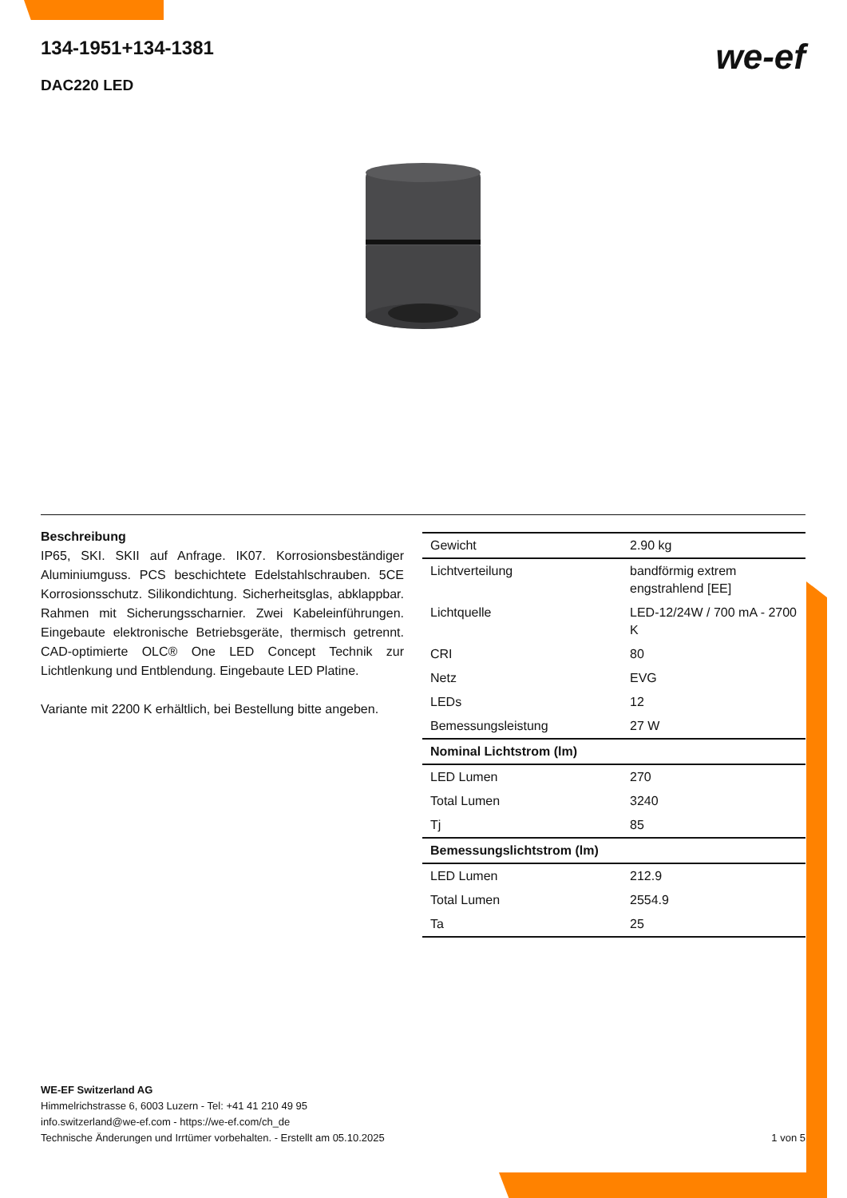134-1951+134-1381
DAC220 LED
we-ef
Beschreibung
IP65, SKI. SKII auf Anfrage. IK07. Korrosionsbeständiger Aluminiumguss. PCS beschichtete Edelstahlschrauben. 5CE Korrosionsschutz. Silikondichtung. Sicherheitsglas, abklappbar. Rahmen mit Sicherungsscharnier. Zwei Kabeleinführungen. Eingebaute elektronische Betriebsgeräte, thermisch getrennt. CAD-optimierte OLC® One LED Concept Technik zur Lichtlenkung und Entblendung. Eingebaute LED Platine.
Variante mit 2200 K erhältlich, bei Bestellung bitte angeben.
| Gewicht | 2.90 kg |
| Lichtverteilung | bandförmig extrem engstrahlend [EE] |
| Lichtquelle | LED-12/24W / 700 mA - 2700 K |
| CRI | 80 |
| Netz | EVG |
| LEDs | 12 |
| Bemessungsleistung | 27 W |
| Nominal Lichtstrom (lm) | |
| LED Lumen | 270 |
| Total Lumen | 3240 |
| Tj | 85 |
| Bemessungslichtstrom (lm) | |
| LED Lumen | 212.9 |
| Total Lumen | 2554.9 |
| Ta | 25 |
WE-EF Switzerland AG
Himmelrichstrasse 6, 6003 Luzern - Tel: +41 41 210 49 95
info.switzerland@we-ef.com - https://we-ef.com/ch_de
Technische Änderungen und Irrtümer vorbehalten. - Erstellt am 05.10.2025
1 von 5